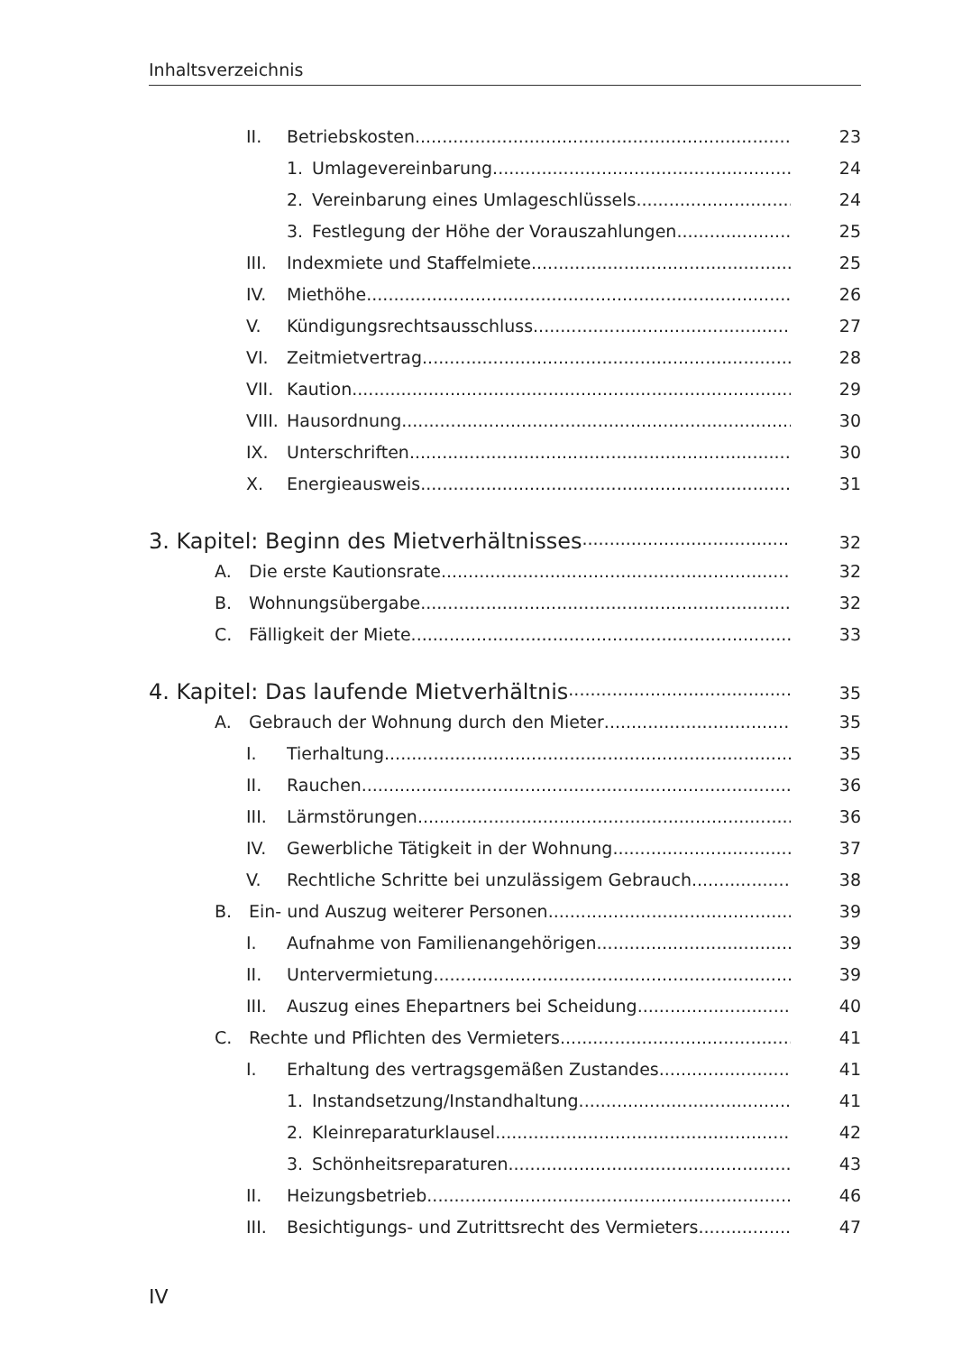Inhaltsverzeichnis
II. Betriebskosten 23
1. Umlagevereinbarung 24
2. Vereinbarung eines Umlageschlüssels 24
3. Festlegung der Höhe der Vorauszahlungen 25
III. Indexmiete und Staffelmiete 25
IV. Miethöhe 26
V. Kündigungsrechtsausschluss 27
VI. Zeitmietvertrag 28
VII. Kaution 29
VIII. Hausordnung 30
IX. Unterschriften 30
X. Energieausweis 31
3. Kapitel: Beginn des Mietverhältnisses 32
A. Die erste Kautionsrate 32
B. Wohnungsübergabe 32
C. Fälligkeit der Miete 33
4. Kapitel: Das laufende Mietverhältnis 35
A. Gebrauch der Wohnung durch den Mieter 35
I. Tierhaltung 35
II. Rauchen 36
III. Lärmstörungen 36
IV. Gewerbliche Tätigkeit in der Wohnung 37
V. Rechtliche Schritte bei unzulässigem Gebrauch 38
B. Ein- und Auszug weiterer Personen 39
I. Aufnahme von Familienangehörigen 39
II. Untervermietung 39
III. Auszug eines Ehepartners bei Scheidung 40
C. Rechte und Pflichten des Vermieters 41
I. Erhaltung des vertragsgemäßen Zustandes 41
1. Instandsetzung/Instandhaltung 41
2. Kleinreparaturklausel 42
3. Schönheitsreparaturen 43
II. Heizungsbetrieb 46
III. Besichtigungs- und Zutrittsrecht des Vermieters 47
IV